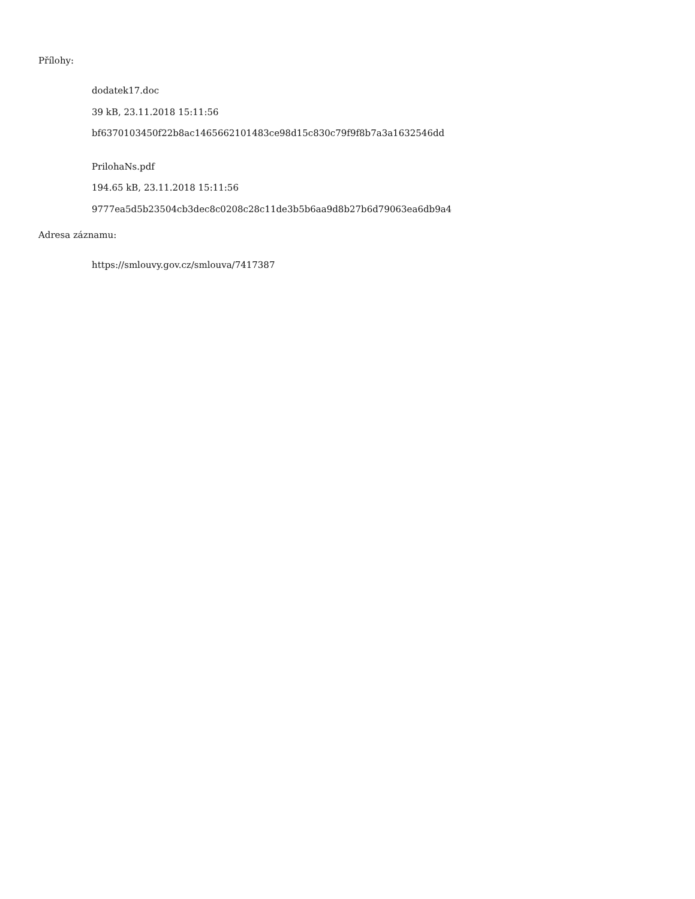Přílohy:
dodatek17.doc
39 kB, 23.11.2018 15:11:56
bf6370103450f22b8ac1465662101483ce98d15c830c79f9f8b7a3a1632546dd
PrilohaNs.pdf
194.65 kB, 23.11.2018 15:11:56
9777ea5d5b23504cb3dec8c0208c28c11de3b5b6aa9d8b27b6d79063ea6db9a4
Adresa záznamu:
https://smlouvy.gov.cz/smlouva/7417387